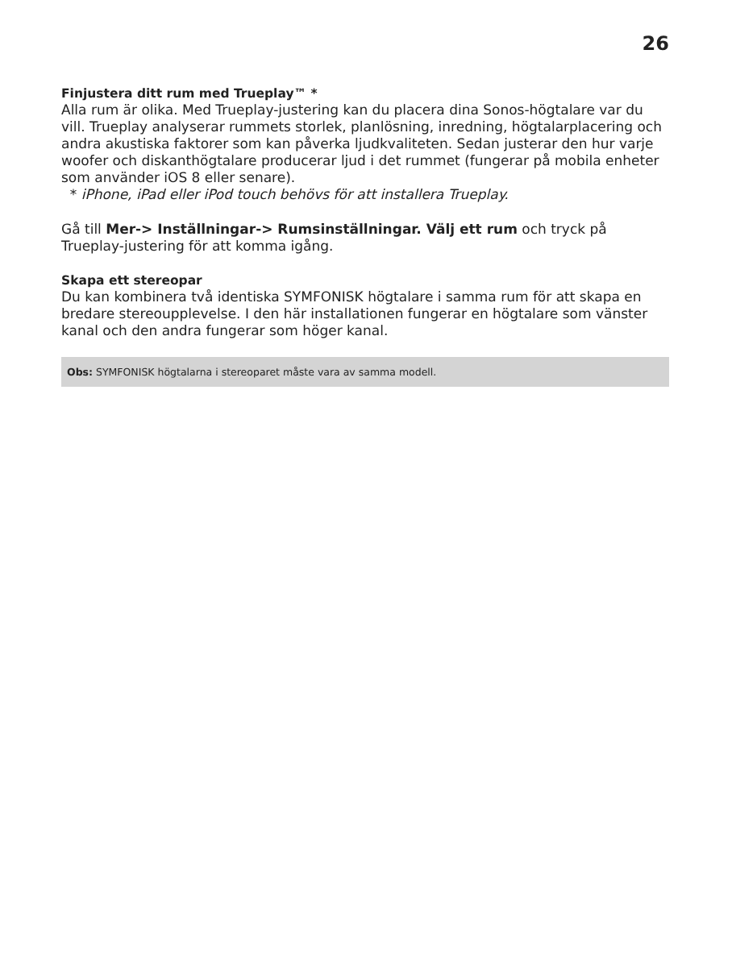26
Finjustera ditt rum med Trueplay™ *
Alla rum är olika. Med Trueplay-justering kan du placera dina Sonos-högtalare var du vill. Trueplay analyserar rummets storlek, planlösning, inredning, högtalarplacering och andra akustiska faktorer som kan påverka ljudkvaliteten. Sedan justerar den hur varje woofer och diskanthögtalare producerar ljud i det rummet (fungerar på mobila enheter som använder iOS 8 eller senare).
* iPhone, iPad eller iPod touch behövs för att installera Trueplay.
Gå till Mer-> Inställningar-> Rumsinställningar. Välj ett rum och tryck på Trueplay-justering för att komma igång.
Skapa ett stereopar
Du kan kombinera två identiska SYMFONISK högtalare i samma rum för att skapa en bredare stereoupplevelse. I den här installationen fungerar en högtalare som vänster kanal och den andra fungerar som höger kanal.
Obs: SYMFONISK högtalarna i stereoparet måste vara av samma modell.